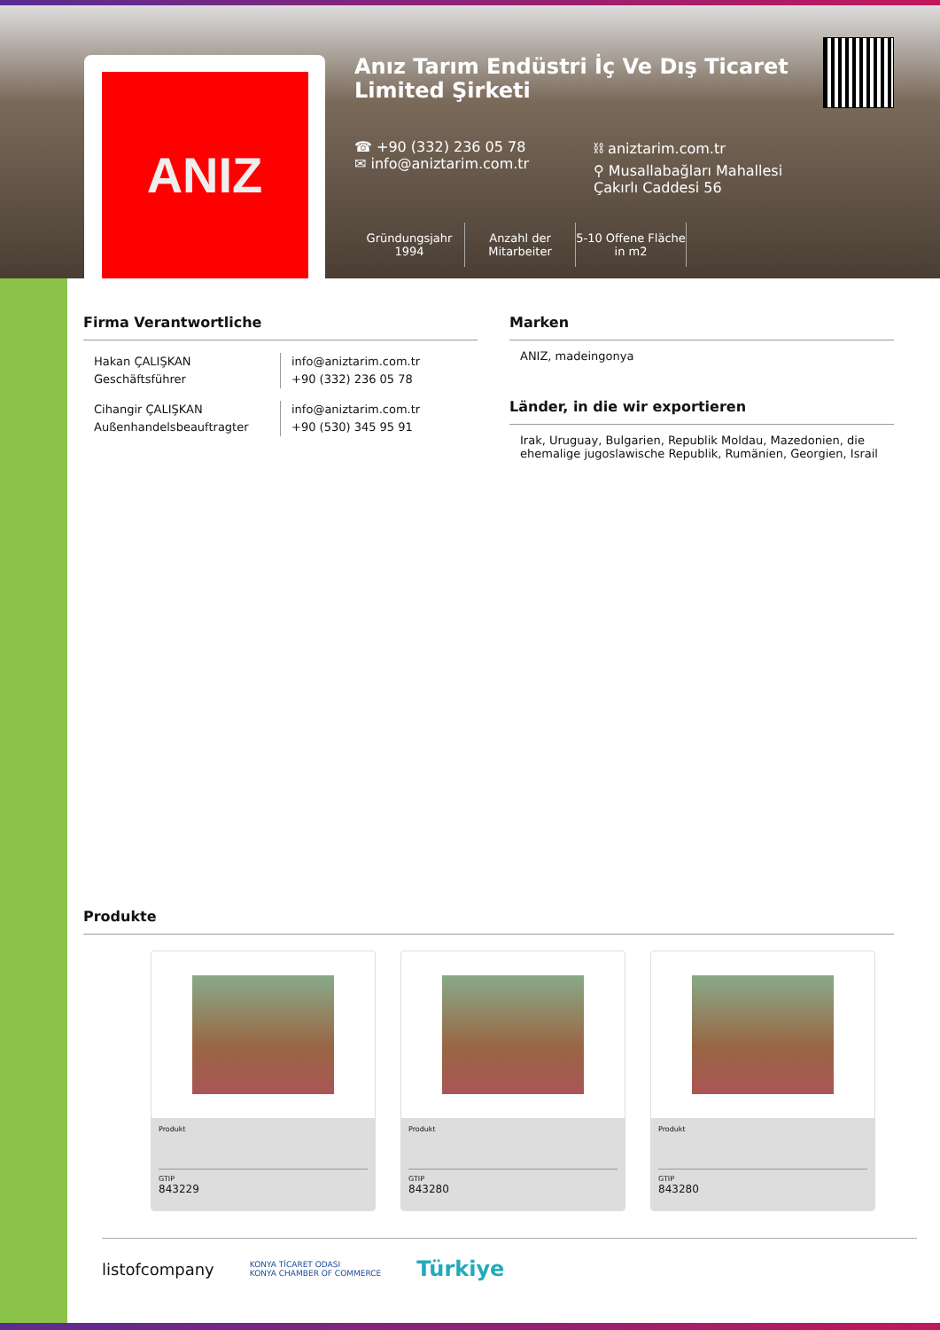ANIZ
Anız Tarım Endüstri İç Ve Dış Ticaret Limited Şirketi
☎ +90 (332) 236 05 78
✉ info@aniztarim.com.tr
⛓ aniztarim.com.tr
⚲ Musallabağları Mahallesi Çakırlı Caddesi 56
Gründungsjahr
1994
Anzahl der Mitarbeiter
5-10 Offene Fläche in m2
Firma Verantwortliche
Hakan ÇALIŞKAN
Geschäftsführer
info@aniztarim.com.tr
+90 (332) 236 05 78
Cihangir ÇALIŞKAN
Außenhandelsbeauftragter
info@aniztarim.com.tr
+90 (530) 345 95 91
Marken
ANIZ, madeingonya
Länder, in die wir exportieren
Irak, Uruguay, Bulgarien, Republik Moldau, Mazedonien, die ehemalige jugoslawische Republik, Rumänien, Georgien, Israil
Produkte
Produkt
GTIP
843229
Produkt
GTIP
843280
Produkt
GTIP
843280
listofcompany KONYA TİCARET ODASI
KONYA CHAMBER OF COMMERCE Türkiye